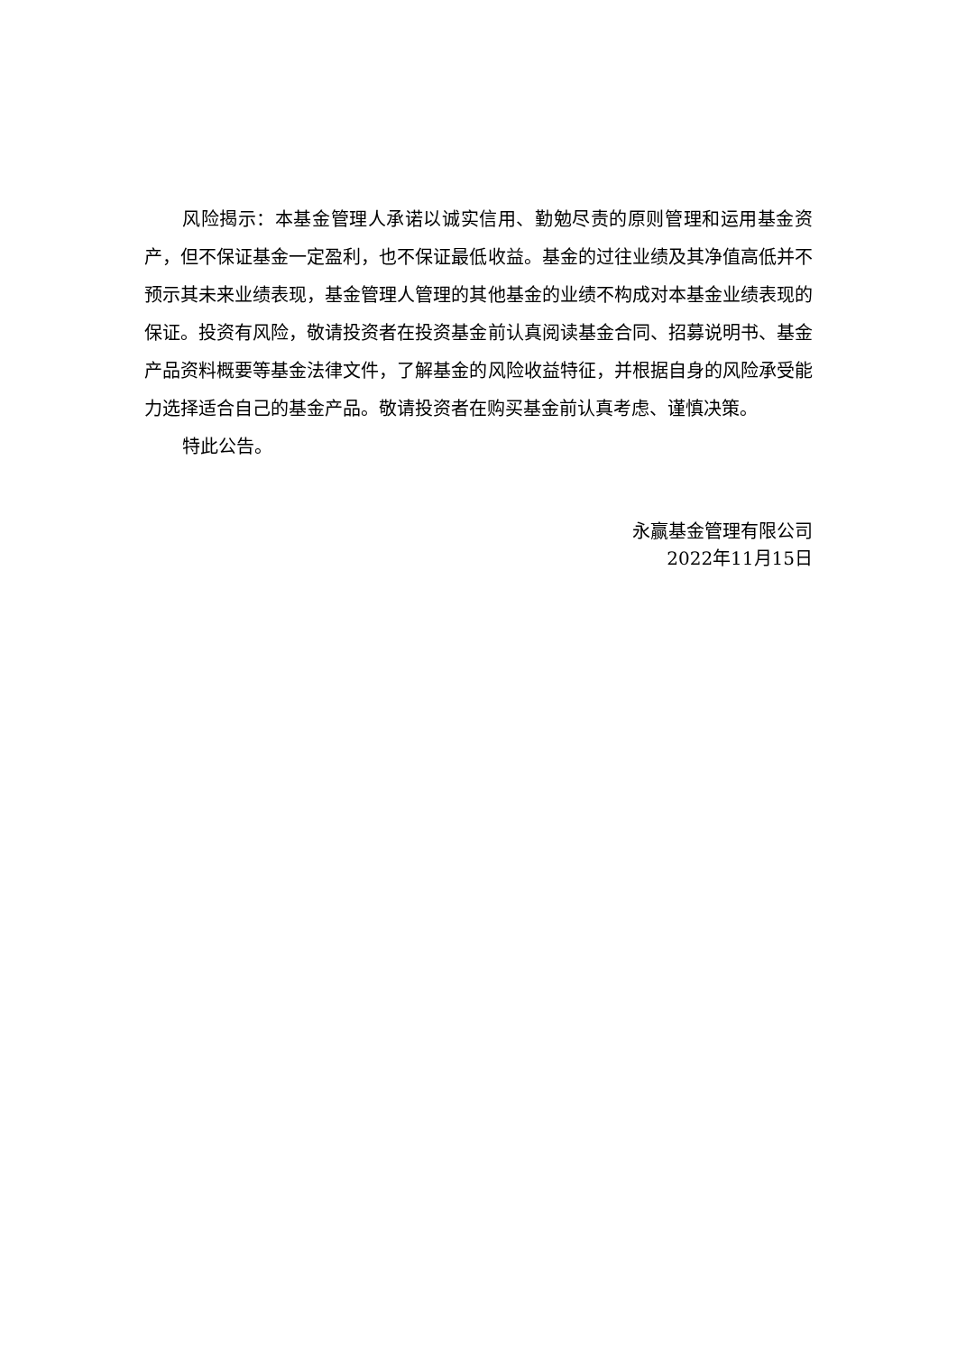风险揭示：本基金管理人承诺以诚实信用、勤勉尽责的原则管理和运用基金资产，但不保证基金一定盈利，也不保证最低收益。基金的过往业绩及其净值高低并不预示其未来业绩表现，基金管理人管理的其他基金的业绩不构成对本基金业绩表现的保证。投资有风险，敬请投资者在投资基金前认真阅读基金合同、招募说明书、基金产品资料概要等基金法律文件，了解基金的风险收益特征，并根据自身的风险承受能力选择适合自己的基金产品。敬请投资者在购买基金前认真考虑、谨慎决策。
特此公告。
永赢基金管理有限公司
2022年11月15日